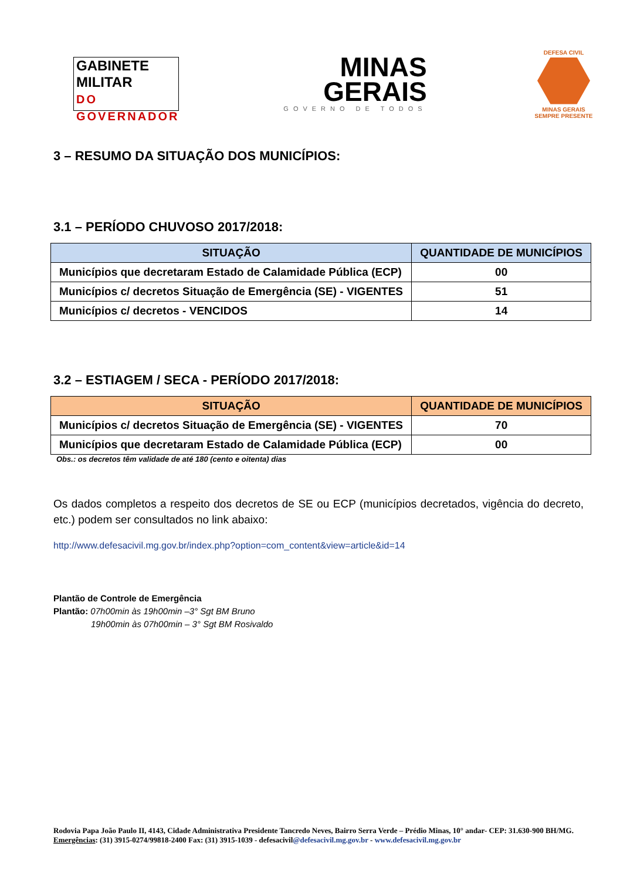GABINETE
MILITAR
DO GOVERNADOR
MINAS
GERAIS
GOVERNO DE TODOS
DEFESA CIVIL
MINAS GERAIS
SEMPRE PRESENTE
3 – RESUMO DA SITUAÇÃO DOS MUNICÍPIOS:
3.1 – PERÍODO CHUVOSO 2017/2018:
| SITUAÇÃO | QUANTIDADE DE MUNICÍPIOS |
| --- | --- |
| Municípios que decretaram Estado de Calamidade Pública (ECP) | 00 |
| Municípios c/ decretos Situação de Emergência (SE) - VIGENTES | 51 |
| Municípios c/ decretos - VENCIDOS | 14 |
3.2 – ESTIAGEM / SECA - PERÍODO 2017/2018:
| SITUAÇÃO | QUANTIDADE DE MUNICÍPIOS |
| --- | --- |
| Municípios c/ decretos Situação de Emergência (SE) - VIGENTES | 70 |
| Municípios que decretaram Estado de Calamidade Pública (ECP) | 00 |
Obs.: os decretos têm validade de até 180 (cento e oitenta) dias
Os dados completos a respeito dos decretos de SE ou ECP (municípios decretados, vigência do decreto, etc.) podem ser consultados no link abaixo:
http://www.defesacivil.mg.gov.br/index.php?option=com_content&view=article&id=14
Plantão de Controle de Emergência
Plantão: 07h00min às 19h00min –3° Sgt BM Bruno
19h00min às 07h00min – 3° Sgt BM Rosivaldo
Rodovia Papa João Paulo II, 4143, Cidade Administrativa Presidente Tancredo Neves, Bairro Serra Verde – Prédio Minas, 10° andar- CEP: 31.630-900 BH/MG. Emergências: (31) 3915-0274/99818-2400 Fax: (31) 3915-1039 - defesacivil@defesacivil.mg.gov.br - www.defesacivil.mg.gov.br